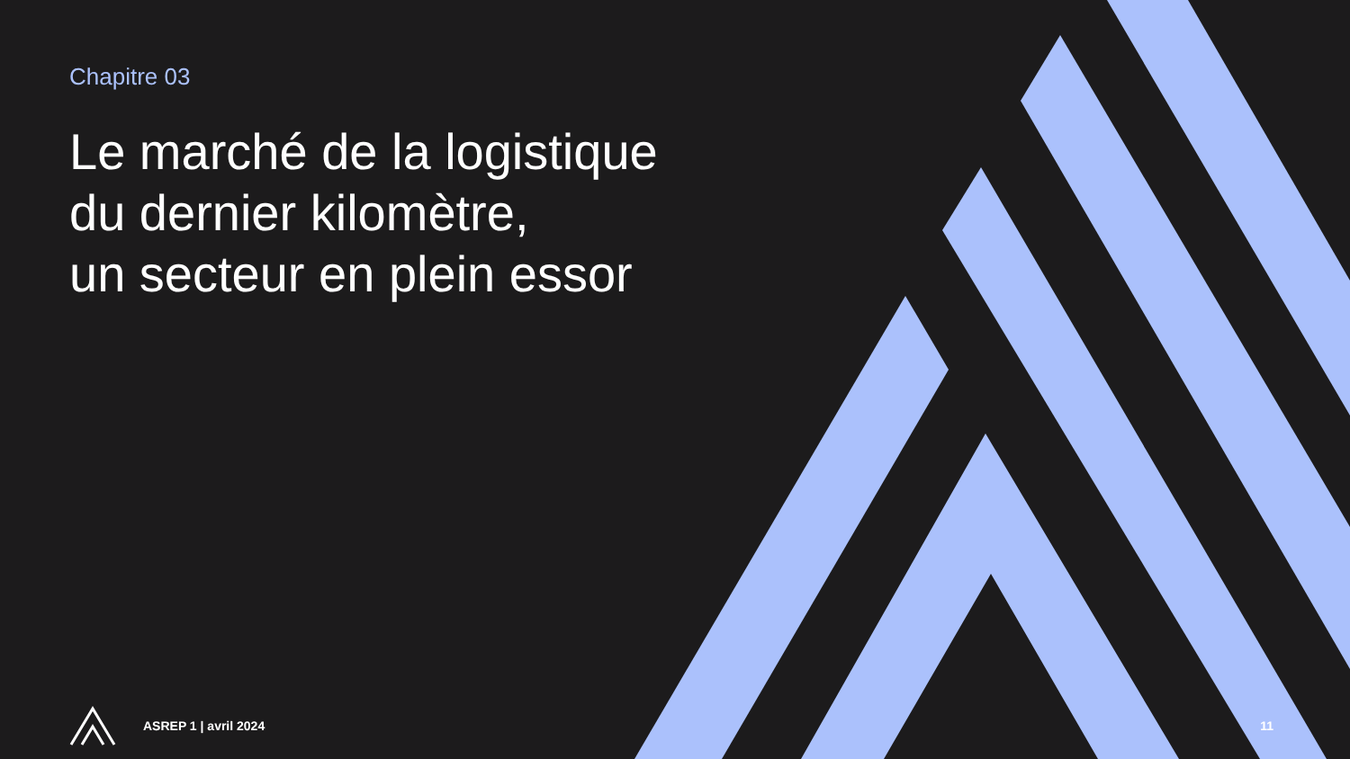Chapitre 03
Le marché de la logistique
du dernier kilomètre,
un secteur en plein essor
ASREP 1 | avril 2024 11